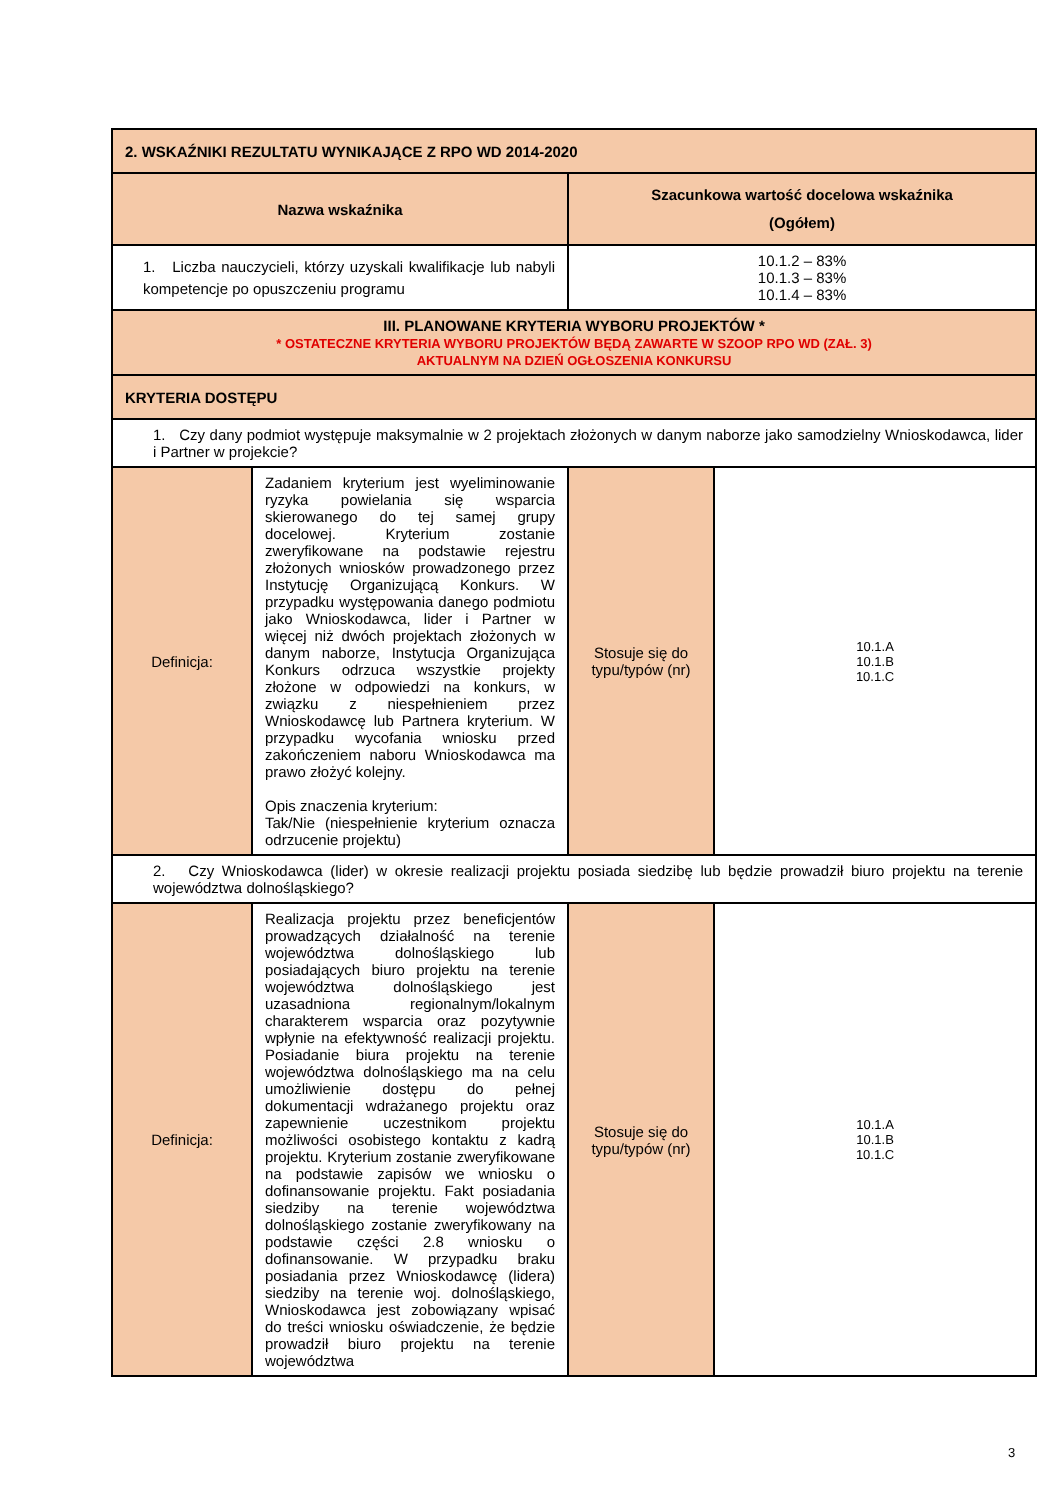| 2. WSKAŹNIKI REZULTATU WYNIKAJĄCE Z RPO WD 2014-2020 | | | |
| --- | --- | --- | --- |
| Nazwa wskaźnika | | Szacunkowa wartość docelowa wskaźnika (Ogółem) | |
| 1. Liczba nauczycieli, którzy uzyskali kwalifikacje lub nabyli kompetencje po opuszczeniu programu | | 10.1.2 – 83% 10.1.3 – 83% 10.1.4 – 83% | |
| III. PLANOWANE KRYTERIA WYBORU PROJEKTÓW * * OSTATECZNE KRYTERIA WYBORU PROJEKTÓW BĘDĄ ZAWARTE W SZOOP RPO WD (ZAŁ. 3) AKTUALNYM NA DZIEŃ OGŁOSZENIA KONKURSU | | | |
| KRYTERIA DOSTĘPU | | | |
| 1. Czy dany podmiot występuje maksymalnie w 2 projektach złożonych w danym naborze jako samodzielny Wnioskodawca, lider i Partner w projekcie? | | | |
| Definicja: | Zadaniem kryterium jest wyeliminowanie ryzyka powielania się wsparcia skierowanego do tej samej grupy docelowej. Kryterium zostanie zweryfikowane na podstawie rejestru złożonych wniosków prowadzonego przez Instytucję Organizującą Konkurs. W przypadku występowania danego podmiotu jako Wnioskodawca, lider i Partner w więcej niż dwóch projektach złożonych w danym naborze, Instytucja Organizująca Konkurs odrzuca wszystkie projekty złożone w odpowiedzi na konkurs, w związku z niespełnieniem przez Wnioskodawcę lub Partnera kryterium. W przypadku wycofania wniosku przed zakończeniem naboru Wnioskodawca ma prawo złożyć kolejny. Opis znaczenia kryterium: Tak/Nie (niespełnienie kryterium oznacza odrzucenie projektu) | Stosuje się do typu/typów (nr) | 10.1.A 10.1.B 10.1.C |
| 2. Czy Wnioskodawca (lider) w okresie realizacji projektu posiada siedzibę lub będzie prowadził biuro projektu na terenie województwa dolnośląskiego? | | | |
| Definicja: | Realizacja projektu przez beneficjentów prowadzących działalność na terenie województwa dolnośląskiego lub posiadających biuro projektu na terenie województwa dolnośląskiego jest uzasadniona regionalnym/lokalnym charakterem wsparcia oraz pozytywnie wpłynie na efektywność realizacji projektu. Posiadanie biura projektu na terenie województwa dolnośląskiego ma na celu umożliwienie dostępu do pełnej dokumentacji wdrażanego projektu oraz zapewnienie uczestnikom projektu możliwości osobistego kontaktu z kadrą projektu. Kryterium zostanie zweryfikowane na podstawie zapisów we wniosku o dofinansowanie projektu. Fakt posiadania siedziby na terenie województwa dolnośląskiego zostanie zweryfikowany na podstawie części 2.8 wniosku o dofinansowanie. W przypadku braku posiadania przez Wnioskodawcę (lidera) siedziby na terenie woj. dolnośląskiego, Wnioskodawca jest zobowiązany wpisać do treści wniosku oświadczenie, że będzie prowadził biuro projektu na terenie województwa | Stosuje się do typu/typów (nr) | 10.1.A 10.1.B 10.1.C |
3